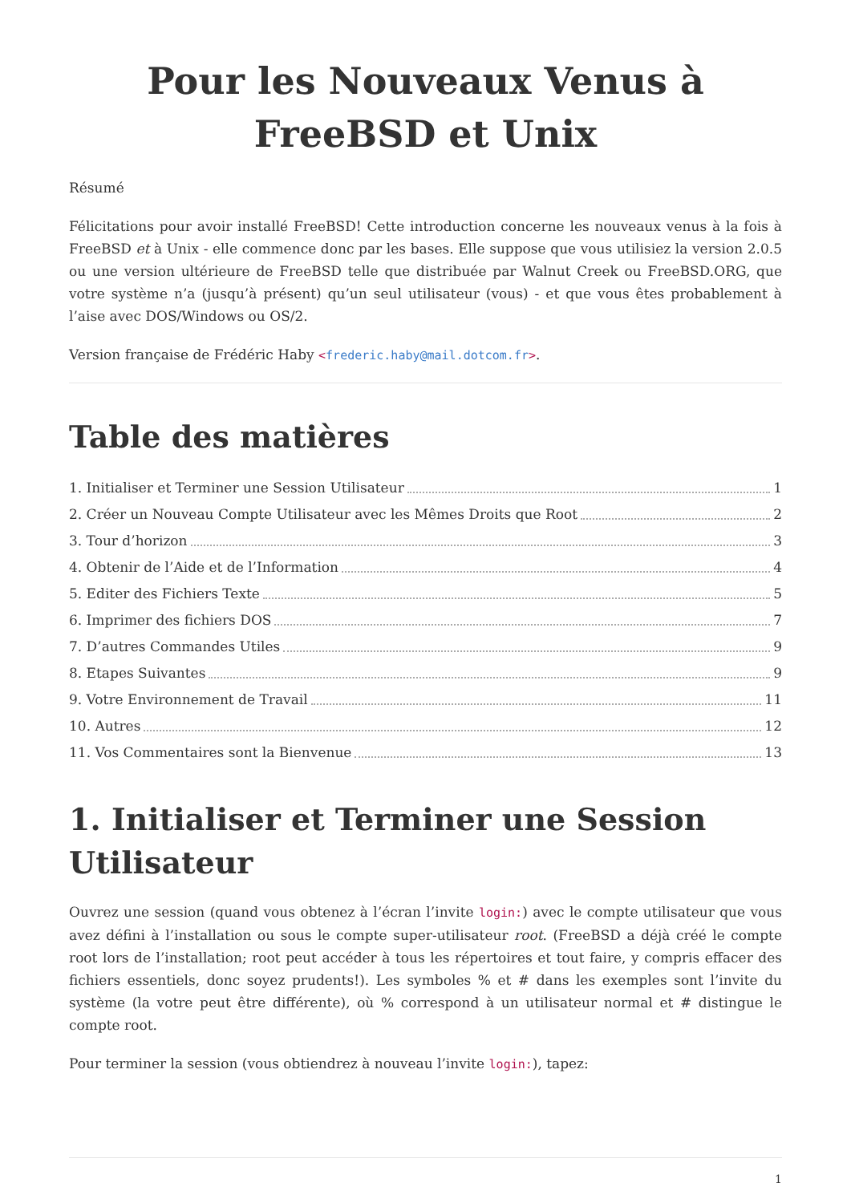Pour les Nouveaux Venus à FreeBSD et Unix
Résumé
Félicitations pour avoir installé FreeBSD! Cette introduction concerne les nouveaux venus à la fois à FreeBSD et à Unix - elle commence donc par les bases. Elle suppose que vous utilisiez la version 2.0.5 ou une version ultérieure de FreeBSD telle que distribuée par Walnut Creek ou FreeBSD.ORG, que votre système n’a (jusqu’à présent) qu’un seul utilisateur (vous) - et que vous êtes probablement à l’aise avec DOS/Windows ou OS/2.
Version française de Frédéric Haby <frederic.haby@mail.dotcom.fr>.
Table des matières
1. Initialiser et Terminer une Session Utilisateur 1
2. Créer un Nouveau Compte Utilisateur avec les Mêmes Droits que Root 2
3. Tour d’horizon 3
4. Obtenir de l’Aide et de l’Information 4
5. Editer des Fichiers Texte 5
6. Imprimer des fichiers DOS 7
7. D’autres Commandes Utiles 9
8. Etapes Suivantes 9
9. Votre Environnement de Travail 11
10. Autres 12
11. Vos Commentaires sont la Bienvenue 13
1. Initialiser et Terminer une Session Utilisateur
Ouvrez une session (quand vous obtenez à l’écran l’invite login:) avec le compte utilisateur que vous avez défini à l’installation ou sous le compte super-utilisateur root. (FreeBSD a déjà créé le compte root lors de l’installation; root peut accéder à tous les répertoires et tout faire, y compris effacer des fichiers essentiels, donc soyez prudents!). Les symboles % et # dans les exemples sont l’invite du système (la votre peut être différente), où % correspond à un utilisateur normal et # distingue le compte root.
Pour terminer la session (vous obtiendrez à nouveau l’invite login:), tapez:
1